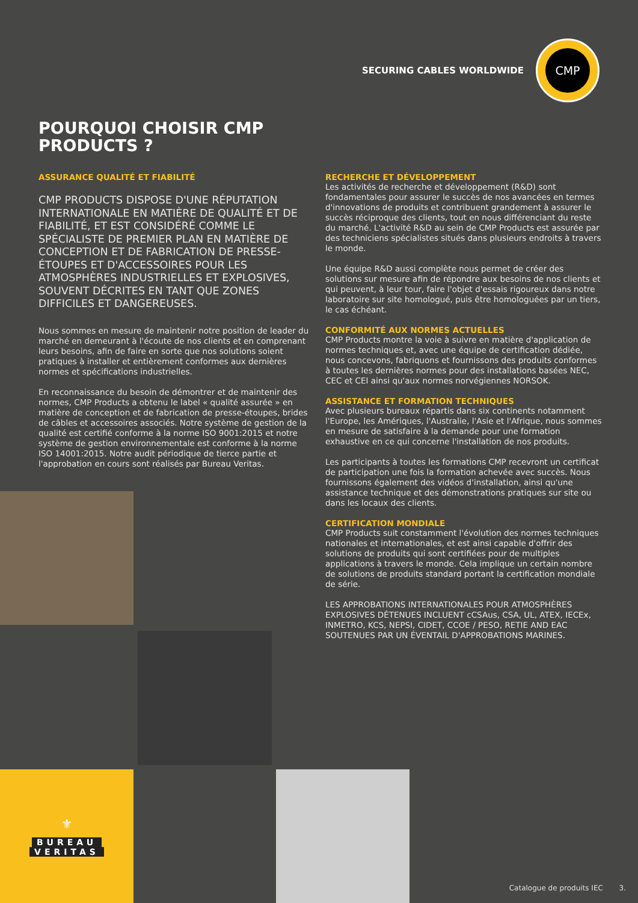SECURING CABLES WORLDWIDE
CMP
POURQUOI CHOISIR CMP
PRODUCTS ?
ASSURANCE QUALITÉ ET FIABILITÉ
CMP PRODUCTS DISPOSE D'UNE RÉPUTATION INTERNATIONALE EN MATIÈRE DE QUALITÉ ET DE FIABILITÉ, ET EST CONSIDÉRÉ COMME LE SPÉCIALISTE DE PREMIER PLAN EN MATIÈRE DE CONCEPTION ET DE FABRICATION DE PRESSE-ÉTOUPES ET D'ACCESSOIRES POUR LES ATMOSPHÈRES INDUSTRIELLES ET EXPLOSIVES, SOUVENT DÉCRITES EN TANT QUE ZONES DIFFICILES ET DANGEREUSES.
Nous sommes en mesure de maintenir notre position de leader du marché en demeurant à l'écoute de nos clients et en comprenant leurs besoins, afin de faire en sorte que nos solutions soient pratiques à installer et entièrement conformes aux dernières normes et spécifications industrielles.
En reconnaissance du besoin de démontrer et de maintenir des normes, CMP Products a obtenu le label « qualité assurée » en matière de conception et de fabrication de presse-étoupes, brides de câbles et accessoires associés. Notre système de gestion de la qualité est certifié conforme à la norme ISO 9001:2015 et notre système de gestion environnementale est conforme à la norme ISO 14001:2015. Notre audit périodique de tierce partie et l'approbation en cours sont réalisés par Bureau Veritas.
RECHERCHE ET DÉVELOPPEMENT
Les activités de recherche et développement (R&D) sont fondamentales pour assurer le succès de nos avancées en termes d'innovations de produits et contribuent grandement à assurer le succès réciproque des clients, tout en nous différenciant du reste du marché. L'activité R&D au sein de CMP Products est assurée par des techniciens spécialistes situés dans plusieurs endroits à travers le monde.
Une équipe R&D aussi complète nous permet de créer des solutions sur mesure afin de répondre aux besoins de nos clients et qui peuvent, à leur tour, faire l'objet d'essais rigoureux dans notre laboratoire sur site homologué, puis être homologuées par un tiers, le cas échéant.
CONFORMITÉ AUX NORMES ACTUELLES
CMP Products montre la voie à suivre en matière d'application de normes techniques et, avec une équipe de certification dédiée, nous concevons, fabriquons et fournissons des produits conformes à toutes les dernières normes pour des installations basées NEC, CEC et CEI ainsi qu'aux normes norvégiennes NORSOK.
ASSISTANCE ET FORMATION TECHNIQUES
Avec plusieurs bureaux répartis dans six continents notamment l'Europe, les Amériques, l'Australie, l'Asie et l'Afrique, nous sommes en mesure de satisfaire à la demande pour une formation exhaustive en ce qui concerne l'installation de nos produits.
Les participants à toutes les formations CMP recevront un certificat de participation une fois la formation achevée avec succès. Nous fournissons également des vidéos d'installation, ainsi qu'une assistance technique et des démonstrations pratiques sur site ou dans les locaux des clients.
CERTIFICATION MONDIALE
CMP Products suit constamment l'évolution des normes techniques nationales et internationales, et est ainsi capable d'offrir des solutions de produits qui sont certifiées pour de multiples applications à travers le monde. Cela implique un certain nombre de solutions de produits standard portant la certification mondiale de série.
LES APPROBATIONS INTERNATIONALES POUR ATMOSPHÈRES EXPLOSIVES DÉTENUES INCLUENT cCSAus, CSA, UL, ATEX, IECEx, INMETRO, KCS, NEPSI, CIDET, CCOE / PESO, RETIE AND EAC SOUTENUES PAR UN ÉVENTAIL D'APPROBATIONS MARINES.
⚜
BUREAU
VERITAS
Catalogue de produits IEC 3.